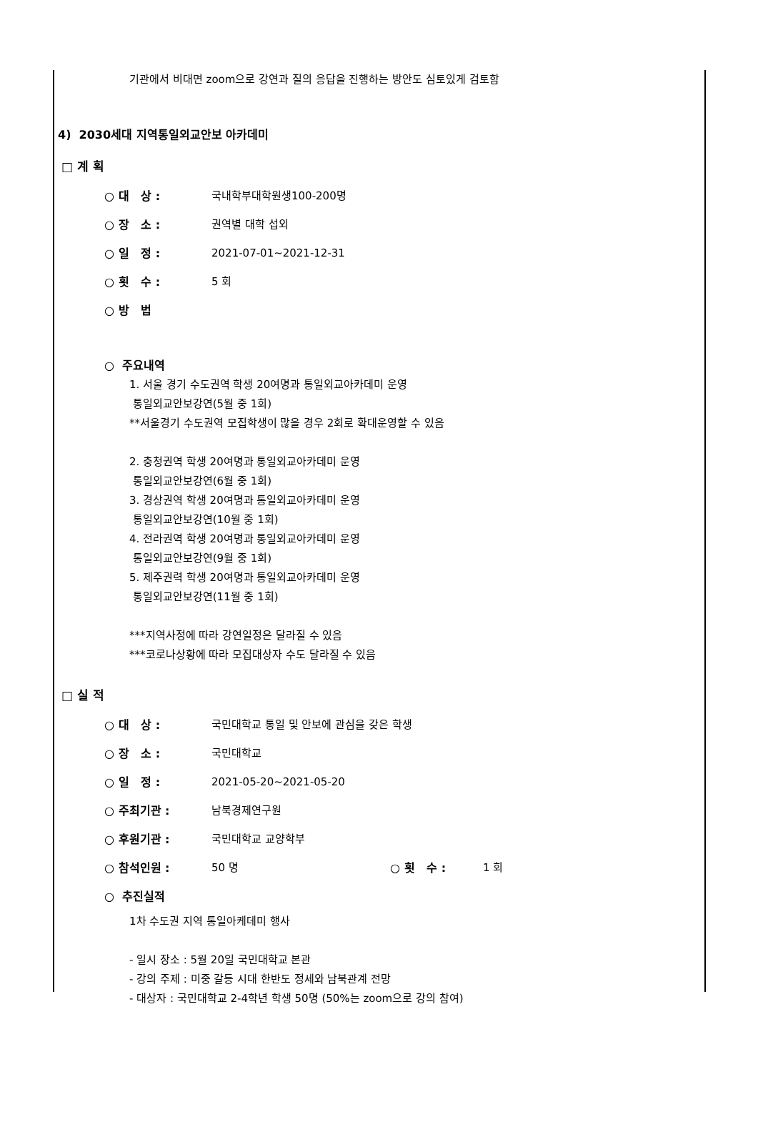기관에서 비대면 zoom으로 강연과 질의 응답을 진행하는 방안도 심토있게 검토함
4) 2030세대 지역통일외교안보 아카데미
□ 계 획
○ 대 상 : 국내학부대학원생100-200명
○ 장 소 : 권역별 대학 섭외
○ 일 정 : 2021-07-01~2021-12-31
○ 횟 수 : 5 회
○ 방 법
○ 주요내역
1. 서울 경기 수도권역 학생 20여명과 통일외교아카데미 운영
통일외교안보강연(5월 중 1회)
**서울경기 수도권역 모집학생이 많을 경우 2회로 확대운영할 수 있음
2. 충청권역 학생 20여명과 통일외교아카데미 운영
통일외교안보강연(6월 중 1회)
3. 경상권역 학생 20여명과 통일외교아카데미 운영
통일외교안보강연(10월 중 1회)
4. 전라권역 학생 20여명과 통일외교아카데미 운영
통일외교안보강연(9월 중 1회)
5. 제주권력 학생 20여명과 통일외교아카데미 운영
통일외교안보강연(11월 중 1회)
***지역사정에 따라 강연일정은 달라질 수 있음
***코로나상황에 따라 모집대상자 수도 달라질 수 있음
□ 실 적
○ 대 상 : 국민대학교 통일 및 안보에 관심을 갖은 학생
○ 장 소 : 국민대학교
○ 일 정 : 2021-05-20~2021-05-20
○ 주최기관 : 남북경제연구원
○ 후원기관 : 국민대학교 교양학부
○ 참석인원 : 50 명 ○ 횟 수 : 1 회
○ 추진실적
1차 수도권 지역 통일아케데미 행사
- 일시 장소 : 5월 20일 국민대학교 본관
- 강의 주제 : 미중 갈등 시대 한반도 정세와 남북관계 전망
- 대상자 : 국민대학교 2-4학년 학생 50명 (50%는 zoom으로 강의 참여)